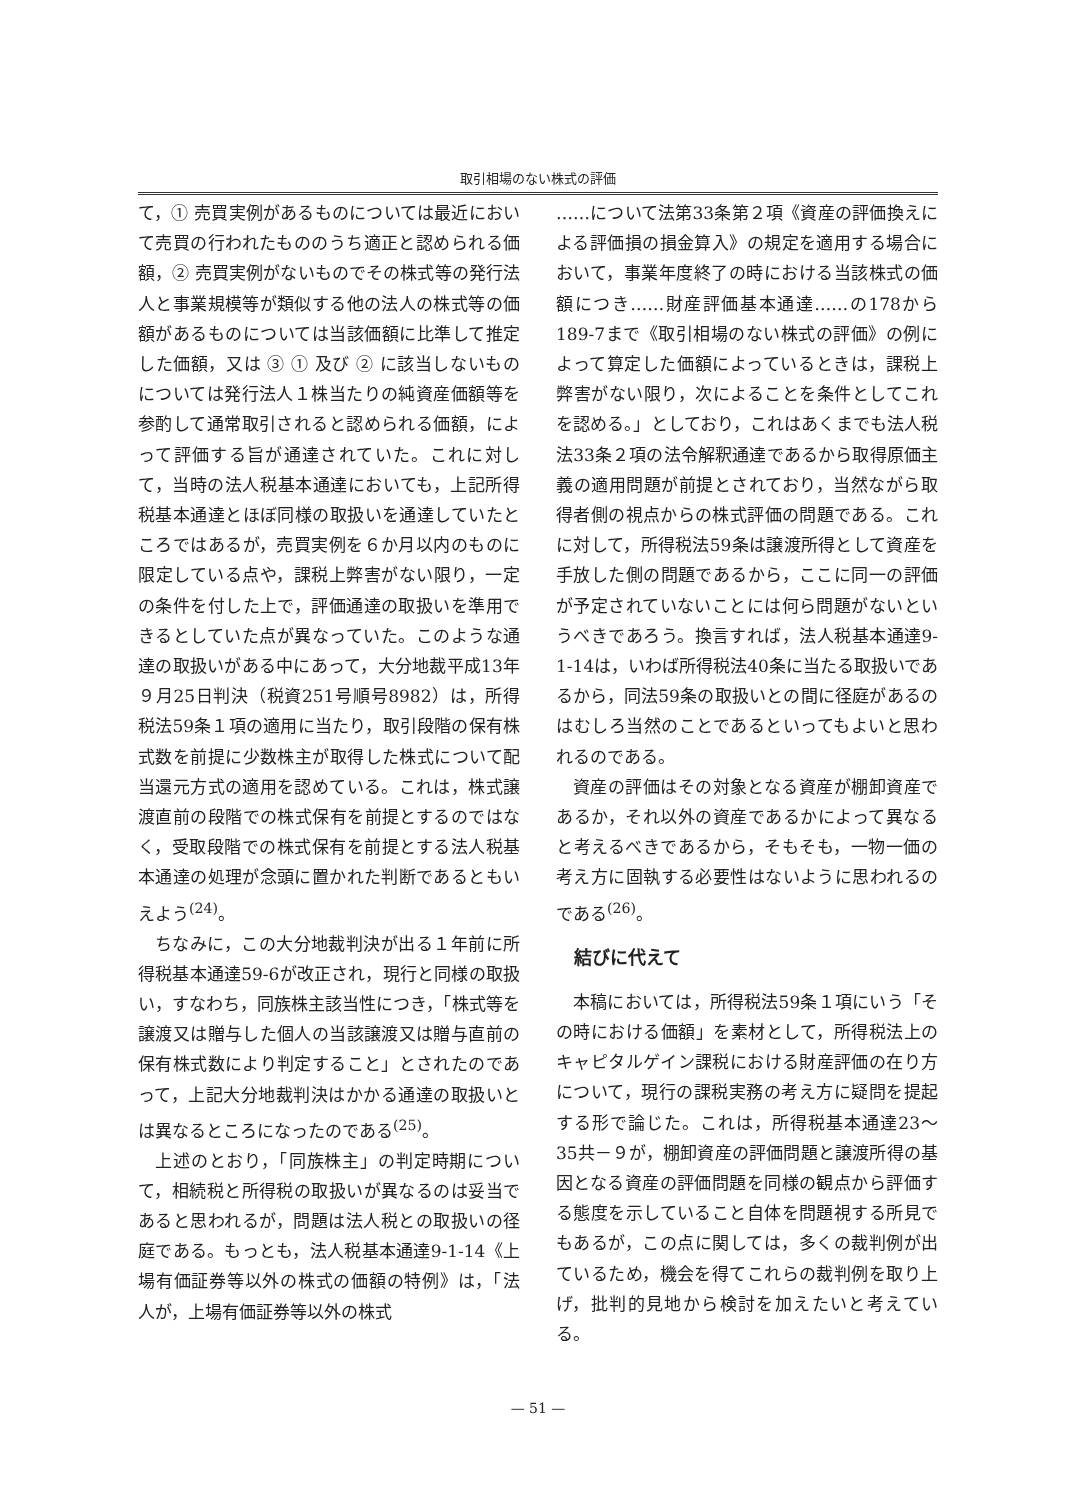取引相場のない株式の評価
て，① 売買実例があるものについては最近において売買の行われたもののうち適正と認められる価額，② 売買実例がないものでその株式等の発行法人と事業規模等が類似する他の法人の株式等の価額があるものについては当該価額に比準して推定した価額，又は ③ ① 及び ② に該当しないものについては発行法人１株当たりの純資産価額等を参酌して通常取引されると認められる価額，によって評価する旨が通達されていた。これに対して，当時の法人税基本通達においても，上記所得税基本通達とほぼ同様の取扱いを通達していたところではあるが，売買実例を６か月以内のものに限定している点や，課税上弊害がない限り，一定の条件を付した上で，評価通達の取扱いを準用できるとしていた点が異なっていた。このような通達の取扱いがある中にあって，大分地裁平成13年９月25日判決（税資251号順号8982）は，所得税法59条１項の適用に当たり，取引段階の保有株式数を前提に少数株主が取得した株式について配当還元方式の適用を認めている。これは，株式譲渡直前の段階での株式保有を前提とするのではなく，受取段階での株式保有を前提とする法人税基本通達の処理が念頭に置かれた判断であるともいえよう<sup>(24)</sup>。
ちなみに，この大分地裁判決が出る１年前に所得税基本通達59-6が改正され，現行と同様の取扱い，すなわち，同族株主該当性につき，「株式等を譲渡又は贈与した個人の当該譲渡又は贈与直前の保有株式数により判定すること」とされたのであって，上記大分地裁判決はかかる通達の取扱いとは異なるところになったのである<sup>(25)</sup>。
上述のとおり，「同族株主」の判定時期について，相続税と所得税の取扱いが異なるのは妥当であると思われるが，問題は法人税との取扱いの径庭である。もっとも，法人税基本通達9-1-14《上場有価証券等以外の株式の価額の特例》は，「法人が，上場有価証券等以外の株式
……について法第33条第２項《資産の評価換えによる評価損の損金算入》の規定を適用する場合において，事業年度終了の時における当該株式の価額につき……財産評価基本通達……の178から189-7まで《取引相場のない株式の評価》の例によって算定した価額によっているときは，課税上弊害がない限り，次によることを条件としてこれを認める。」としており，これはあくまでも法人税法33条２項の法令解釈通達であるから取得原価主義の適用問題が前提とされており，当然ながら取得者側の視点からの株式評価の問題である。これに対して，所得税法59条は譲渡所得として資産を手放した側の問題であるから，ここに同一の評価が予定されていないことには何ら問題がないというべきであろう。換言すれば，法人税基本通達9-1-14は，いわば所得税法40条に当たる取扱いであるから，同法59条の取扱いとの間に径庭があるのはむしろ当然のことであるといってもよいと思われるのである。
資産の評価はその対象となる資産が棚卸資産であるか，それ以外の資産であるかによって異なると考えるべきであるから，そもそも，一物一価の考え方に固執する必要性はないように思われるのである<sup>(26)</sup>。
結びに代えて
本稿においては，所得税法59条１項にいう「その時における価額」を素材として，所得税法上のキャピタルゲイン課税における財産評価の在り方について，現行の課税実務の考え方に疑問を提起する形で論じた。これは，所得税基本通達23～35共－９が，棚卸資産の評価問題と譲渡所得の基因となる資産の評価問題を同様の観点から評価する態度を示していること自体を問題視する所見でもあるが，この点に関しては，多くの裁判例が出ているため，機会を得てこれらの裁判例を取り上げ，批判的見地から検討を加えたいと考えている。
— 51 —